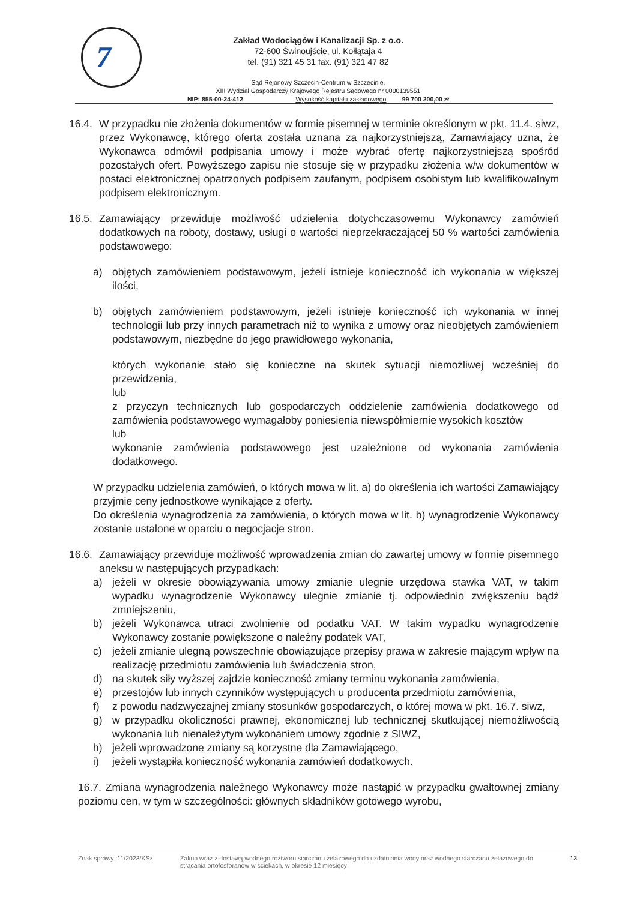7
Zakład Wodociągów i Kanalizacji Sp. z o.o.
72-600 Świnoujście, ul. Kołłątaja 4
tel. (91) 321 45 31 fax. (91) 321 47 82
Sąd Rejonowy Szczecin-Centrum w Szczecinie,
XIII Wydział Gospodarczy Krajowego Rejestru Sądowego nr 0000139551
NIP: 855-00-24-412 Wysokość kapitału zakładowego 99 700 200,00 zł
16.4.
W przypadku nie złożenia dokumentów w formie pisemnej w terminie określonym w pkt. 11.4. siwz, przez Wykonawcę, którego oferta została uznana za najkorzystniejszą, Zamawiający uzna, że Wykonawca odmówił podpisania umowy i może wybrać ofertę najkorzystniejszą spośród pozostałych ofert. Powyższego zapisu nie stosuje się w przypadku złożenia w/w dokumentów w postaci elektronicznej opatrzonych podpisem zaufanym, podpisem osobistym lub kwalifikowalnym podpisem elektronicznym.
16.5.
Zamawiający przewiduje możliwość udzielenia dotychczasowemu Wykonawcy zamówień dodatkowych na roboty, dostawy, usługi o wartości nieprzekraczającej 50 % wartości zamówienia podstawowego:
a) objętych zamówieniem podstawowym, jeżeli istnieje konieczność ich wykonania w większej ilości,
b) objętych zamówieniem podstawowym, jeżeli istnieje konieczność ich wykonania w innej technologii lub przy innych parametrach niż to wynika z umowy oraz nieobjętych zamówieniem podstawowym, niezbędne do jego prawidłowego wykonania,
których wykonanie stało się konieczne na skutek sytuacji niemożliwej wcześniej do przewidzenia,
lub
z przyczyn technicznych lub gospodarczych oddzielenie zamówienia dodatkowego od zamówienia podstawowego wymagałoby poniesienia niewspółmiernie wysokich kosztów
lub
wykonanie zamówienia podstawowego jest uzależnione od wykonania zamówienia dodatkowego.
W przypadku udzielenia zamówień, o których mowa w lit. a) do określenia ich wartości Zamawiający przyjmie ceny jednostkowe wynikające z oferty.
Do określenia wynagrodzenia za zamówienia, o których mowa w lit. b) wynagrodzenie Wykonawcy zostanie ustalone w oparciu o negocjacje stron.
16.6.
Zamawiający przewiduje możliwość wprowadzenia zmian do zawartej umowy w formie pisemnego aneksu w następujących przypadkach:
a) jeżeli w okresie obowiązywania umowy zmianie ulegnie urzędowa stawka VAT, w takim wypadku wynagrodzenie Wykonawcy ulegnie zmianie tj. odpowiednio zwiększeniu bądź zmniejszeniu,
b) jeżeli Wykonawca utraci zwolnienie od podatku VAT. W takim wypadku wynagrodzenie Wykonawcy zostanie powiększone o należny podatek VAT,
c) jeżeli zmianie ulegną powszechnie obowiązujące przepisy prawa w zakresie mającym wpływ na realizację przedmiotu zamówienia lub świadczenia stron,
d) na skutek siły wyższej zajdzie konieczność zmiany terminu wykonania zamówienia,
e) przestojów lub innych czynników występujących u producenta przedmiotu zamówienia,
f) z powodu nadzwyczajnej zmiany stosunków gospodarczych, o której mowa w pkt. 16.7. siwz,
g) w przypadku okoliczności prawnej, ekonomicznej lub technicznej skutkującej niemożliwością wykonania lub nienależytym wykonaniem umowy zgodnie z SIWZ,
h) jeżeli wprowadzone zmiany są korzystne dla Zamawiającego,
i) jeżeli wystąpiła konieczność wykonania zamówień dodatkowych.
16.7. Zmiana wynagrodzenia należnego Wykonawcy może nastąpić w przypadku gwałtownej zmiany poziomu cen, w tym w szczególności: głównych składników gotowego wyrobu,
Znak sprawy :11/2023/KSz Zakup wraz z dostawą wodnego roztworu siarczanu żelazowego do uzdatniania wody oraz wodnego siarczanu żelazowego do strącania ortofosforanów w ściekach, w okresie 12 miesięcy 13